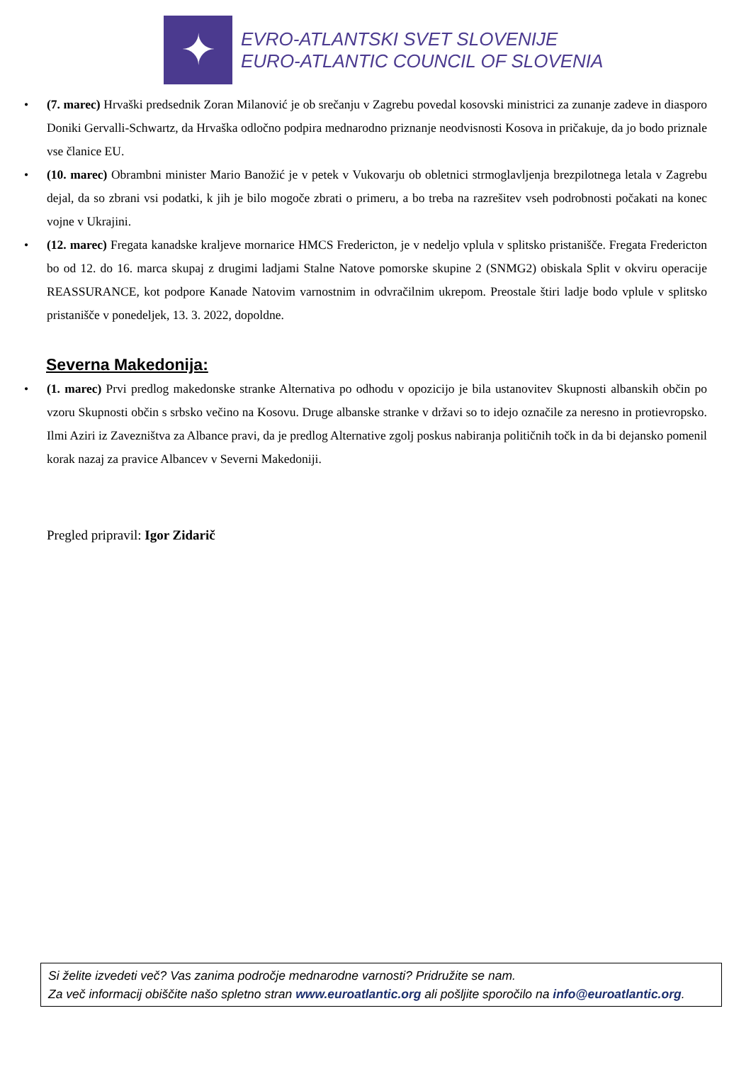✦
EVRO-ATLANTSKI SVET SLOVENIJE
EURO-ATLANTIC COUNCIL OF SLOVENIA
• (7. marec) Hrvaški predsednik Zoran Milanović je ob srečanju v Zagrebu povedal kosovski ministrici za zunanje zadeve in diasporo Doniki Gervalli-Schwartz, da Hrvaška odločno podpira mednarodno priznanje neodvisnosti Kosova in pričakuje, da jo bodo priznale vse članice EU.
• (10. marec) Obrambni minister Mario Banožić je v petek v Vukovarju ob obletnici strmoglavljenja brezpilotnega letala v Zagrebu dejal, da so zbrani vsi podatki, k jih je bilo mogoče zbrati o primeru, a bo treba na razrešitev vseh podrobnosti počakati na konec vojne v Ukrajini.
• (12. marec) Fregata kanadske kraljeve mornarice HMCS Fredericton, je v nedeljo vplula v splitsko pristanišče. Fregata Fredericton bo od 12. do 16. marca skupaj z drugimi ladjami Stalne Natove pomorske skupine 2 (SNMG2) obiskala Split v okviru operacije REASSURANCE, kot podpore Kanade Natovim varnostnim in odvračilnim ukrepom. Preostale štiri ladje bodo vplule v splitsko pristanišče v ponedeljek, 13. 3. 2022, dopoldne.
Severna Makedonija:
• (1. marec) Prvi predlog makedonske stranke Alternativa po odhodu v opozicijo je bila ustanovitev Skupnosti albanskih občin po vzoru Skupnosti občin s srbsko večino na Kosovu. Druge albanske stranke v državi so to idejo označile za neresno in protievropsko. Ilmi Aziri iz Zavezništva za Albance pravi, da je predlog Alternative zgolj poskus nabiranja političnih točk in da bi dejansko pomenil korak nazaj za pravice Albancev v Severni Makedoniji.
Pregled pripravil: Igor Zidarič
Si želite izvedeti več? Vas zanima področje mednarodne varnosti? Pridružite se nam.
Za več informacij obiščite našo spletno stran www.euroatlantic.org ali pošljite sporočilo na info@euroatlantic.org.